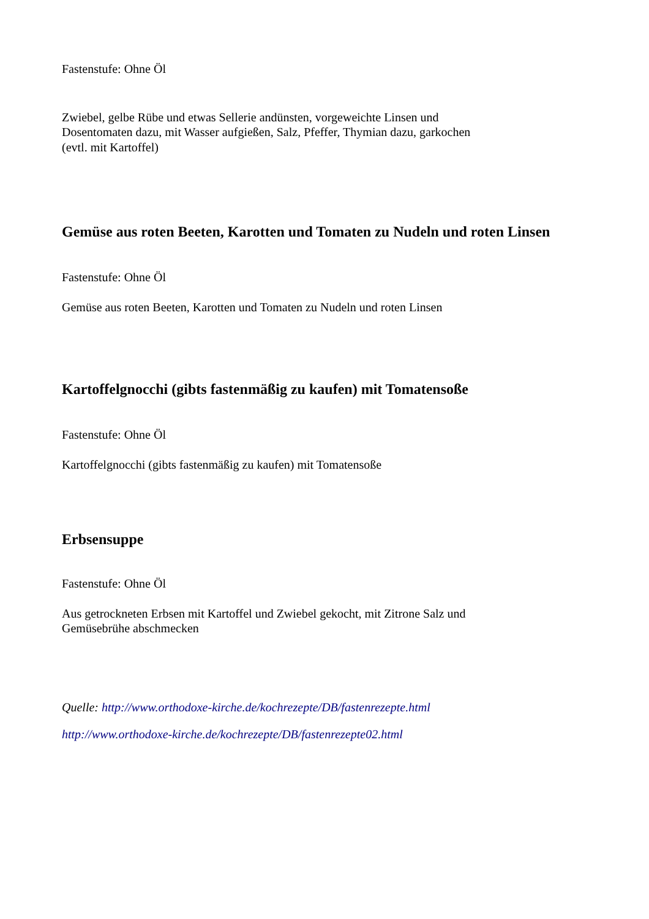Fastenstufe: Ohne Öl
Zwiebel, gelbe Rübe und etwas Sellerie andünsten, vorgeweichte Linsen und Dosentomaten dazu, mit Wasser aufgießen, Salz, Pfeffer, Thymian dazu, garkochen (evtl. mit Kartoffel)
Gemüse aus roten Beeten, Karotten und Tomaten zu Nudeln und roten Linsen
Fastenstufe: Ohne Öl
Gemüse aus roten Beeten, Karotten und Tomaten zu Nudeln und roten Linsen
Kartoffelgnocchi (gibts fastenmäßig zu kaufen) mit Tomatensoße
Fastenstufe: Ohne Öl
Kartoffelgnocchi (gibts fastenmäßig zu kaufen) mit Tomatensoße
Erbsensuppe
Fastenstufe: Ohne Öl
Aus getrockneten Erbsen mit Kartoffel und Zwiebel gekocht, mit Zitrone Salz und Gemüsebrühe abschmecken
Quelle: http://www.orthodoxe-kirche.de/kochrezepte/DB/fastenrezepte.html
http://www.orthodoxe-kirche.de/kochrezepte/DB/fastenrezepte02.html